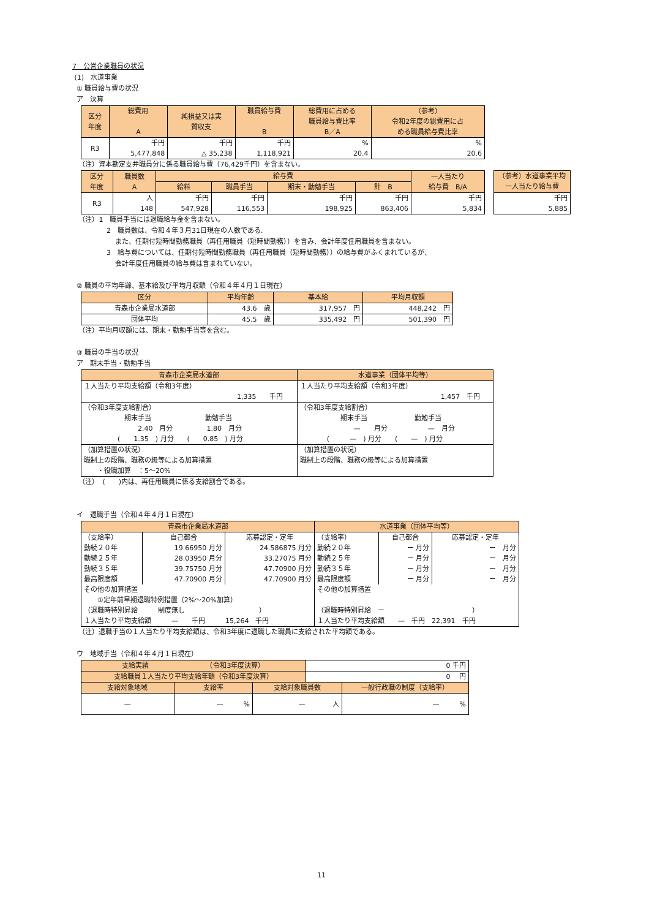7　公営企業職員の状況
(1)　水道事業
① 職員給与費の状況
ア　決算
| 区分 年度 | 総費用 A | 純損益又は実 質収支 | 職員給与費 B | 総費用に占める 職員給与費比率 B／A | （参考） 令和2年度の総費用に占 める職員給与費比率 |
| --- | --- | --- | --- | --- | --- |
| R3 | 千円 5,477,848 | 千円 △ 35,238 | 千円 1,118,921 | % 20.4 | % 20.6 |
（注）資本勘定支弁職員分に係る職員給与費（76,429千円）を含まない。
| 区分 年度 | 職員数 A | 給与費 | | | | 一人当たり 給与費 B/A |
| --- | --- | --- | --- | --- | --- | --- |
| | | 給料 | 職員手当 | 期末・勤勉手当 | 計 B | |
| R3 | 人 148 | 千円 547,928 | 千円 116,553 | 千円 198,925 | 千円 863,406 | 千円 5,834 |
| （参考）水道事業平均 一人当たり給与費 |
| --- |
| 千円 5,885 |
（注）1　職員手当には退職給与金を含まない。
2　職員数は、令和４年３月31日現在の人数である.
また、任期付短時間勤務職員（再任用職員（短時間勤務））を含み、会計年度任用職員を含まない。
3　給与費については、任期付短時間勤務職員（再任用職員（短時間勤務））の給与費がふくまれているが、
会計年度任用職員の給与費は含まれていない。
② 職員の平均年齢、基本給及び平均月収額（令和４年４月１日現在）
| 区分 | 平均年齢 | 基本給 | 平均月収額 |
| --- | --- | --- | --- |
| 青森市企業局水道部 | 43.6 歳 | 317,957 円 | 448,242 円 |
| 団体平均 | 45.5 歳 | 335,492 円 | 501,390 円 |
（注）平均月収額には、期末・勤勉手当等を含む。
③ 職員の手当の状況
ア　期末手当・勤勉手当
| 青森市企業局水道部 | 水道事業（団体平均等） |
| --- | --- |
| １人当たり平均支給額（令和3年度） 1,335 千円 | １人当たり平均支給額（令和3年度） 1,457 千円 |
| （令和3年度支給割合） 期末手当 勤勉手当 2.40 月分 1.80 月分 ( 1.35 ) 月分 ( 0.85 ) 月分 | （令和3年度支給割合） 期末手当 勤勉手当 — 月分 — 月分 ( — ) 月分 ( — ) 月分 |
| （加算措置の状況） 職制上の段階、職務の級等による加算措置 ・役職加算 ：5～20% | （加算措置の状況） 職制上の段階、職務の級等による加算措置 |
（注）　(　　)内は、再任用職員に係る支給割合である。
イ　退職手当（令和４年４月１日現在）
| 青森市企業局水道部 | | | 水道事業（団体平均等） | | |
| --- | --- | --- | --- | --- | --- |
| （支給率） | 自己都合 | 応募認定・定年 | （支給率） | 自己都合 | 応募認定・定年 |
| 勤続２０年 | 19.66950 月分 | 24.586875 月分 | 勤続２０年 | ー 月分 | ー 月分 |
| 勤続２５年 | 28.03950 月分 | 33.27075 月分 | 勤続２５年 | ー 月分 | ー 月分 |
| 勤続３５年 | 39.75750 月分 | 47.70900 月分 | 勤続３５年 | ー 月分 | ー 月分 |
| 最高限度額 | 47.70900 月分 | 47.70900 月分 | 最高限度額 | ー 月分 | ー 月分 |
| その他の加算措置 ①定年前早期退職特例措置（2%～20%加算） （退職時特別昇給 制度無し ） | | | その他の加算措置 （退職時特別昇給 ー ） | | |
| １人当たり平均支給額 — 千円 15,264 千円 | | | １人当たり平均支給額 — 千円 22,391 千円 | | |
（注）退職手当の１人当たり平均支給額は、令和3年度に退職した職員に支給された平均額である。
ウ　地域手当（令和４年４月１日現在）
| 支給実績 （令和3年度決算） | | | 0 千円 | |
| 支給職員１人当たり平均支給年額（令和3年度決算） | | | 0 円 | |
| 支給対象地域 | 支給率 | 支給対象職員数 | | 一般行政職の制度（支給率） |
| — | — % | — 人 | | — % |
11